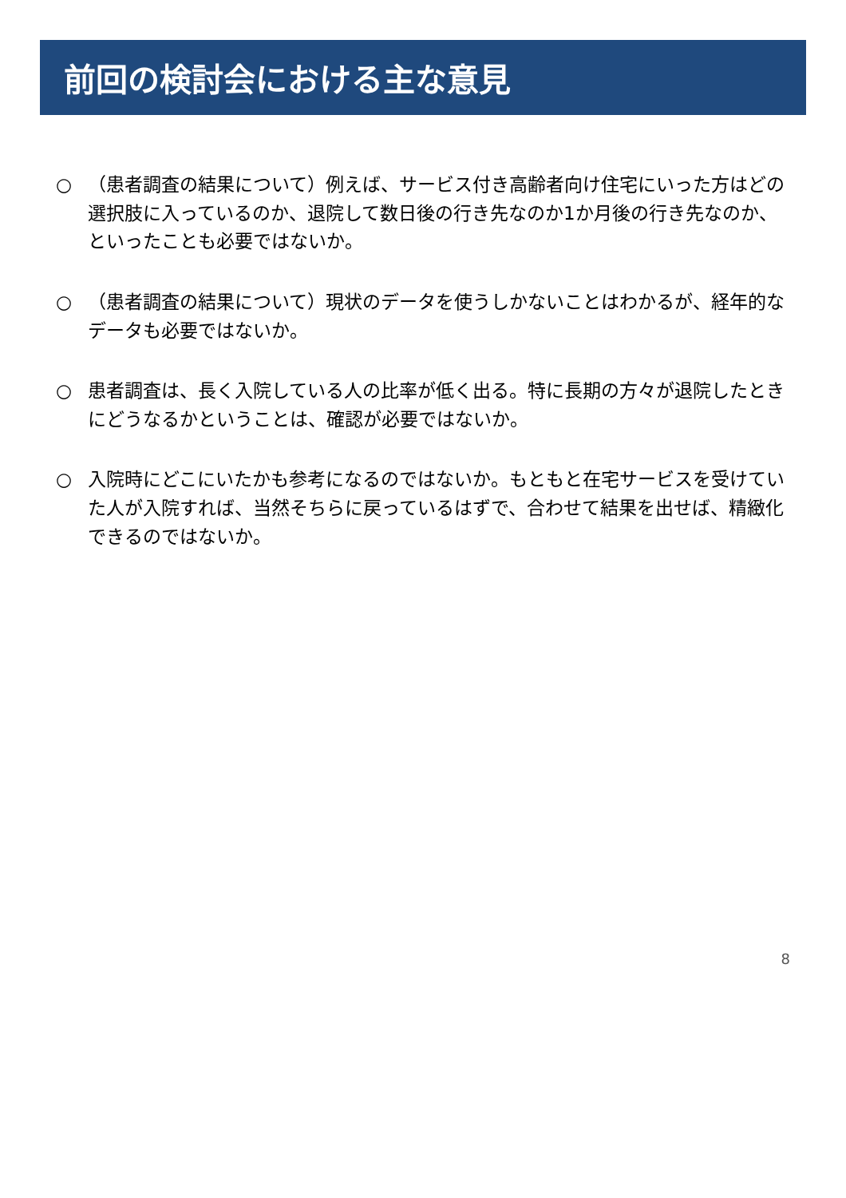前回の検討会における主な意見
○ （患者調査の結果について）例えば、サービス付き高齢者向け住宅にいった方はどの選択肢に入っているのか、退院して数日後の行き先なのか1か月後の行き先なのか、といったことも必要ではないか。
○ （患者調査の結果について）現状のデータを使うしかないことはわかるが、経年的なデータも必要ではないか。
○ 患者調査は、長く入院している人の比率が低く出る。特に長期の方々が退院したときにどうなるかということは、確認が必要ではないか。
○ 入院時にどこにいたかも参考になるのではないか。もともと在宅サービスを受けていた人が入院すれば、当然そちらに戻っているはずで、合わせて結果を出せば、精緻化できるのではないか。
8